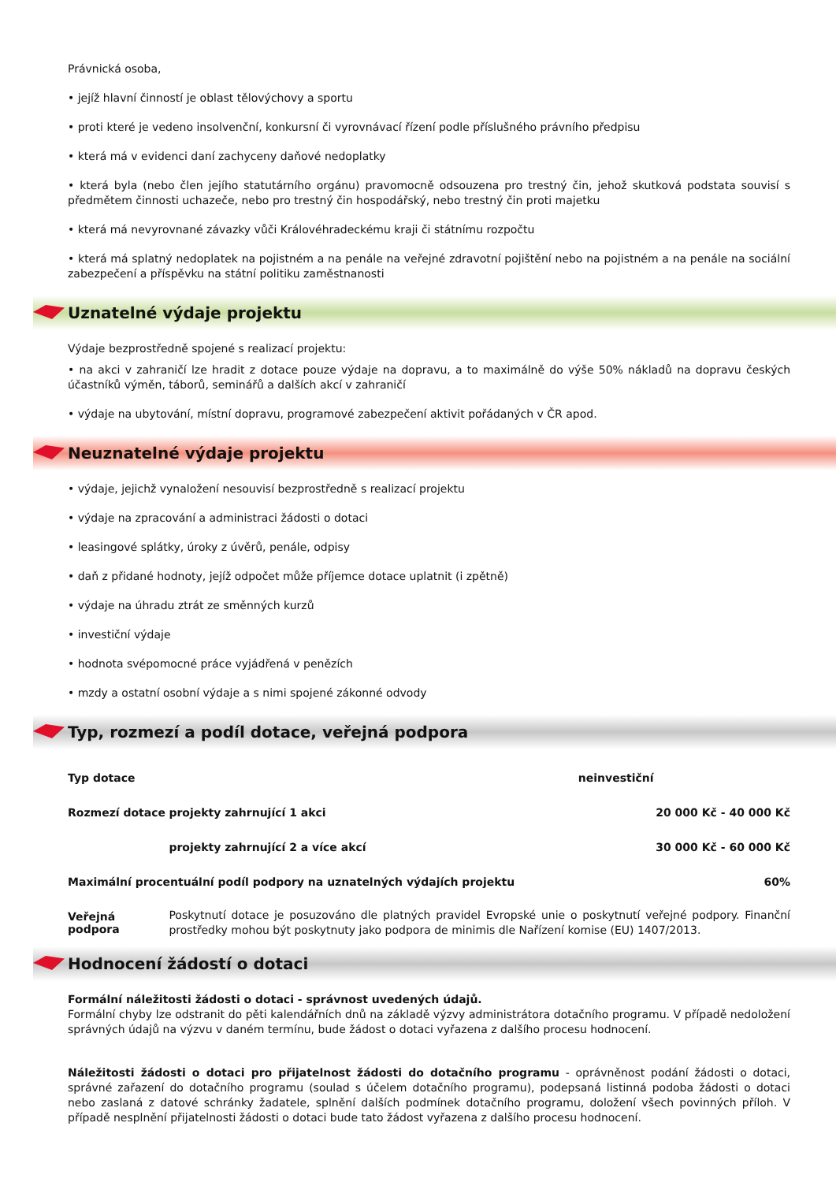Právnická osoba,
• jejíž hlavní činností je oblast tělovýchovy a sportu
• proti které je vedeno insolvenční, konkursní či vyrovnávací řízení podle příslušného právního předpisu
• která má v evidenci daní zachyceny daňové nedoplatky
• která byla (nebo člen jejího statutárního orgánu) pravomocně odsouzena pro trestný čin, jehož skutková podstata souvisí s předmětem činnosti uchazeče, nebo pro trestný čin hospodářský, nebo trestný čin proti majetku
• která má nevyrovnané závazky vůči Královéhradeckému kraji či státnímu rozpočtu
• která má splatný nedoplatek na pojistném a na penále na veřejné zdravotní pojištění nebo na pojistném a na penále na sociální zabezpečení a příspěvku na státní politiku zaměstnanosti
Uznatelné výdaje projektu
Výdaje bezprostředně spojené s realizací projektu:
• na akci v zahraničí lze hradit z dotace pouze výdaje na dopravu, a to maximálně do výše 50% nákladů na dopravu českých účastníků výměn, táborů, seminářů a dalších akcí v zahraničí
• výdaje na ubytování, místní dopravu, programové zabezpečení aktivit pořádaných v ČR apod.
Neuznatelné výdaje projektu
• výdaje, jejichž vynaložení nesouvisí bezprostředně s realizací projektu
• výdaje na zpracování a administraci žádosti o dotaci
• leasingové splátky, úroky z úvěrů, penále, odpisy
• daň z přidané hodnoty, jejíž odpočet může příjemce dotace uplatnit (i zpětně)
• výdaje na úhradu ztrát ze směnných kurzů
• investiční výdaje
• hodnota svépomocné práce vyjádřená v penězích
• mzdy a ostatní osobní výdaje a s nimi spojené zákonné odvody
Typ, rozmezí a podíl dotace, veřejná podpora
| Typ dotace | | neinvestiční |
| Rozmezí dotace | projekty zahrnující 1 akci | 20 000 Kč - 40 000 Kč |
| | projekty zahrnující 2 a více akcí | 30 000 Kč - 60 000 Kč |
| Maximální procentuální podíl podpory na uznatelných výdajích projektu | | 60% |
| Veřejná podpora | Poskytnutí dotace je posuzováno dle platných pravidel Evropské unie o poskytnutí veřejné podpory. Finanční prostředky mohou být poskytnuty jako podpora de minimis dle Nařízení komise (EU) 1407/2013. | |
Hodnocení žádostí o dotaci
Formální náležitosti žádosti o dotaci - správnost uvedených údajů.
Formální chyby lze odstranit do pěti kalendářních dnů na základě výzvy administrátora dotačního programu. V případě nedoložení správných údajů na výzvu v daném termínu, bude žádost o dotaci vyřazena z dalšího procesu hodnocení.
Náležitosti žádosti o dotaci pro přijatelnost žádosti do dotačního programu - oprávněnost podání žádosti o dotaci, správné zařazení do dotačního programu (soulad s účelem dotačního programu), podepsaná listinná podoba žádosti o dotaci nebo zaslaná z datové schránky žadatele, splnění dalších podmínek dotačního programu, doložení všech povinných příloh. V případě nesplnění přijatelnosti žádosti o dotaci bude tato žádost vyřazena z dalšího procesu hodnocení.